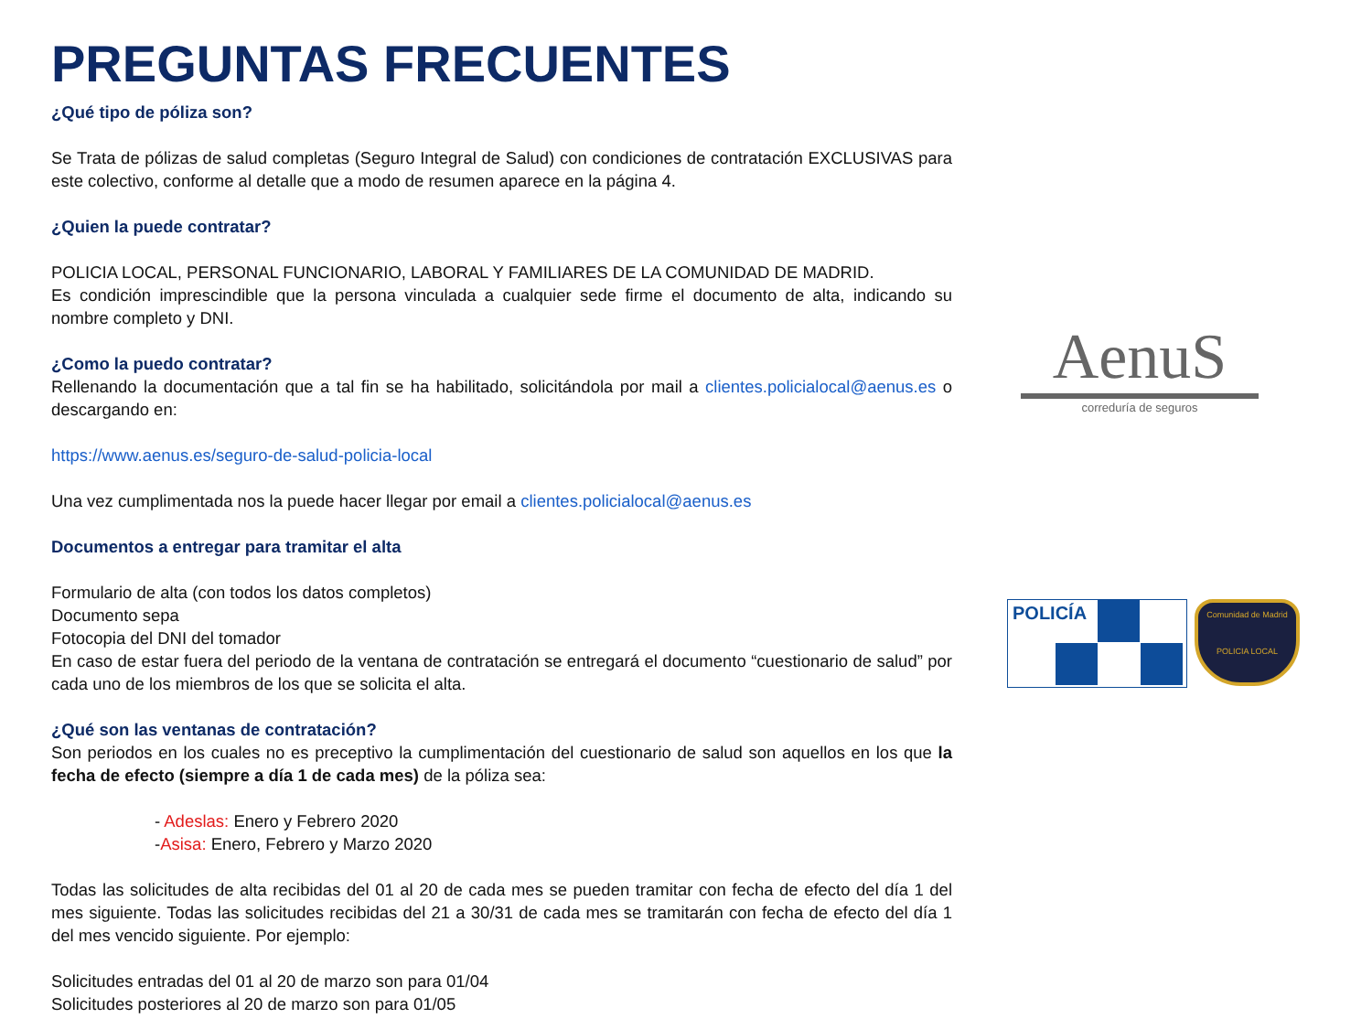PREGUNTAS FRECUENTES
¿Qué tipo de póliza son?
Se Trata de pólizas de salud completas (Seguro Integral de Salud) con condiciones de contratación EXCLUSIVAS para este colectivo, conforme al detalle que a modo de resumen aparece en la página 4.
¿Quien la puede contratar?
POLICIA LOCAL, PERSONAL FUNCIONARIO, LABORAL Y FAMILIARES DE LA COMUNIDAD DE MADRID.
Es condición imprescindible que la persona vinculada a cualquier sede firme el documento de alta, indicando su nombre completo y DNI.
¿Como la puedo contratar?
Rellenando la documentación que a tal fin se ha habilitado, solicitándola por mail a clientes.policialocal@aenus.es o descargando en:
https://www.aenus.es/seguro-de-salud-policia-local
Una vez cumplimentada nos la puede hacer llegar por email a clientes.policialocal@aenus.es
Documentos a entregar para tramitar el alta
Formulario de alta (con todos los datos completos)
Documento sepa
Fotocopia del DNI del tomador
En caso de estar fuera del periodo de la ventana de contratación se entregará el documento “cuestionario de salud” por cada uno de los miembros de los que se solicita el alta.
¿Qué son las ventanas de contratación?
Son periodos en los cuales no es preceptivo la cumplimentación del cuestionario de salud son aquellos en los que la fecha de efecto (siempre a día 1 de cada mes) de la póliza sea:
- Adeslas: Enero y Febrero 2020
-Asisa: Enero, Febrero y Marzo 2020
Todas las solicitudes de alta recibidas del 01 al 20 de cada mes se pueden tramitar con fecha de efecto del día 1 del mes siguiente. Todas las solicitudes recibidas del 21 a 30/31 de cada mes se tramitarán con fecha de efecto del día 1 del mes vencido siguiente. Por ejemplo:
Solicitudes entradas del 01 al 20 de marzo son para 01/04
Solicitudes posteriores al 20 de marzo son para 01/05
AenuS
correduría de seguros
POLICÍA
Comunidad de Madrid
POLICIA LOCAL